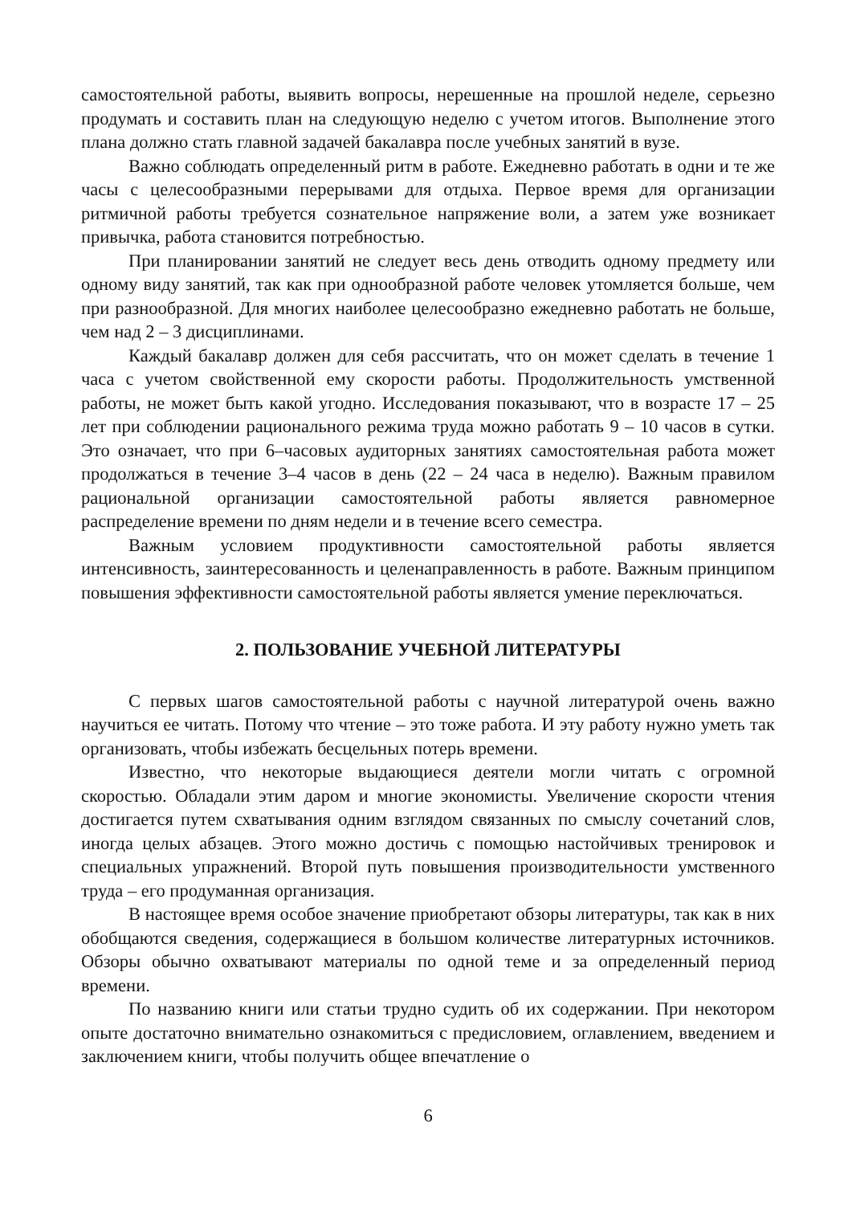самостоятельной работы, выявить вопросы, нерешенные на прошлой неделе, серьезно продумать и составить план на следующую неделю с учетом итогов. Выполнение этого плана должно стать главной задачей бакалавра после учебных занятий в вузе.
Важно соблюдать определенный ритм в работе. Ежедневно работать в одни и те же часы с целесообразными перерывами для отдыха. Первое время для организации ритмичной работы требуется сознательное напряжение воли, а затем уже возникает привычка, работа становится потребностью.
При планировании занятий не следует весь день отводить одному предмету или одному виду занятий, так как при однообразной работе человек утомляется больше, чем при разнообразной. Для многих наиболее целесообразно ежедневно работать не больше, чем над 2 – 3 дисциплинами.
Каждый бакалавр должен для себя рассчитать, что он может сделать в течение 1 часа с учетом свойственной ему скорости работы. Продолжительность умственной работы, не может быть какой угодно. Исследования показывают, что в возрасте 17 – 25 лет при соблюдении рационального режима труда можно работать 9 – 10 часов в сутки. Это означает, что при 6–часовых аудиторных занятиях самостоятельная работа может продолжаться в течение 3–4 часов в день (22 – 24 часа в неделю). Важным правилом рациональной организации самостоятельной работы является равномерное распределение времени по дням недели и в течение всего семестра.
Важным условием продуктивности самостоятельной работы является интенсивность, заинтересованность и целенаправленность в работе. Важным принципом повышения эффективности самостоятельной работы является умение переключаться.
2. ПОЛЬЗОВАНИЕ УЧЕБНОЙ ЛИТЕРАТУРЫ
С первых шагов самостоятельной работы с научной литературой очень важно научиться ее читать. Потому что чтение – это тоже работа. И эту работу нужно уметь так организовать, чтобы избежать бесцельных потерь времени.
Известно, что некоторые выдающиеся деятели могли читать с огромной скоростью. Обладали этим даром и многие экономисты. Увеличение скорости чтения достигается путем схватывания одним взглядом связанных по смыслу сочетаний слов, иногда целых абзацев. Этого можно достичь с помощью настойчивых тренировок и специальных упражнений. Второй путь повышения производительности умственного труда – его продуманная организация.
В настоящее время особое значение приобретают обзоры литературы, так как в них обобщаются сведения, содержащиеся в большом количестве литературных источников. Обзоры обычно охватывают материалы по одной теме и за определенный период времени.
По названию книги или статьи трудно судить об их содержании. При некотором опыте достаточно внимательно ознакомиться с предисловием, оглавлением, введением и заключением книги, чтобы получить общее впечатление о
6